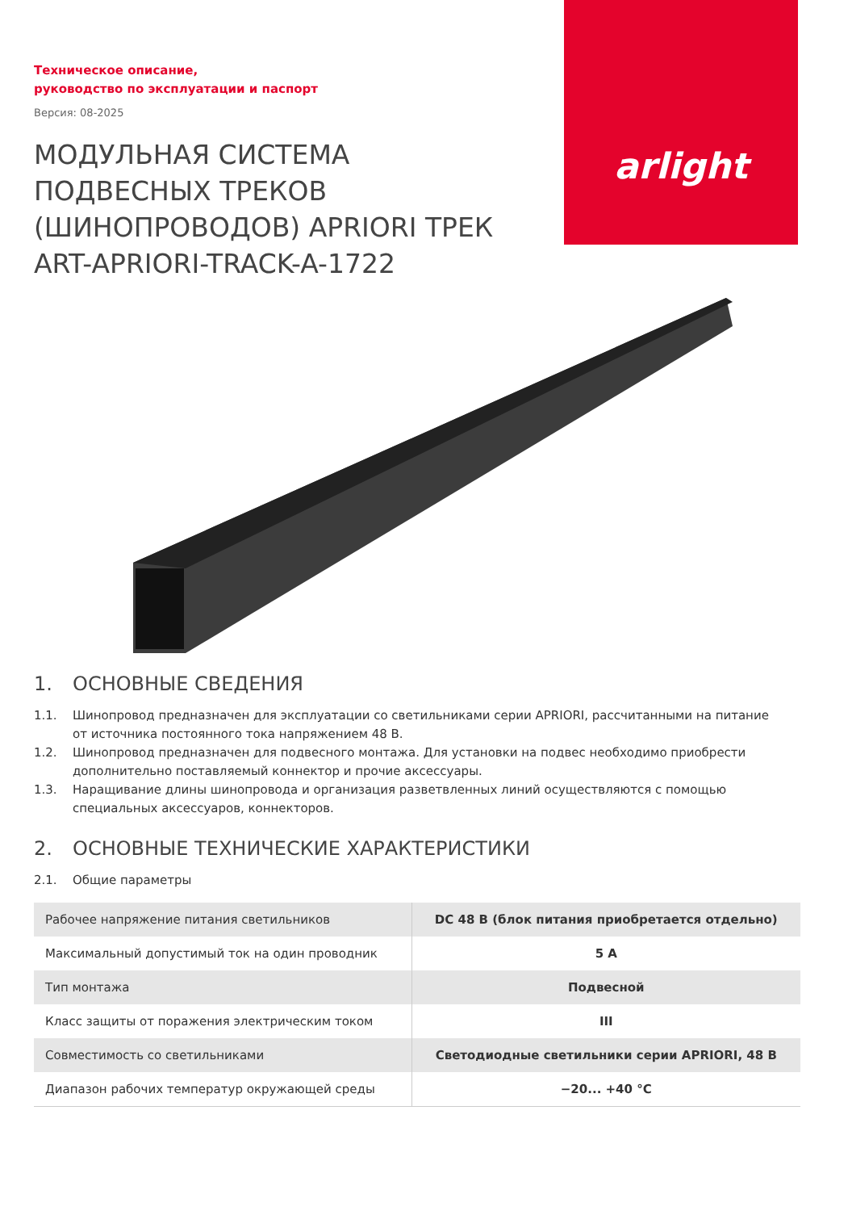arlight
Техническое описание,
руководство по эксплуатации и паспорт
Версия: 08-2025
МОДУЛЬНАЯ СИСТЕМА ПОДВЕСНЫХ ТРЕКОВ (ШИНОПРОВОДОВ) APRIORI ТРЕК ART-APRIORI-TRACK-A-1722
1. ОСНОВНЫЕ СВЕДЕНИЯ
1.1. Шинопровод предназначен для эксплуатации со светильниками серии APRIORI, рассчитанными на питание от источника постоянного тока напряжением 48 В.
1.2. Шинопровод предназначен для подвесного монтажа. Для установки на подвес необходимо приобрести дополнительно поставляемый коннектор и прочие аксессуары.
1.3. Наращивание длины шинопровода и организация разветвленных линий осуществляются с помощью специальных аксессуаров, коннекторов.
2. ОСНОВНЫЕ ТЕХНИЧЕСКИЕ ХАРАКТЕРИСТИКИ
2.1. Общие параметры
| Рабочее напряжение питания светильников | DC 48 В (блок питания приобретается отдельно) |
| Максимальный допустимый ток на один проводник | 5 А |
| Тип монтажа | Подвесной |
| Класс защиты от поражения электрическим током | III |
| Совместимость со светильниками | Светодиодные светильники серии APRIORI, 48 В |
| Диапазон рабочих температур окружающей среды | −20... +40 °C |